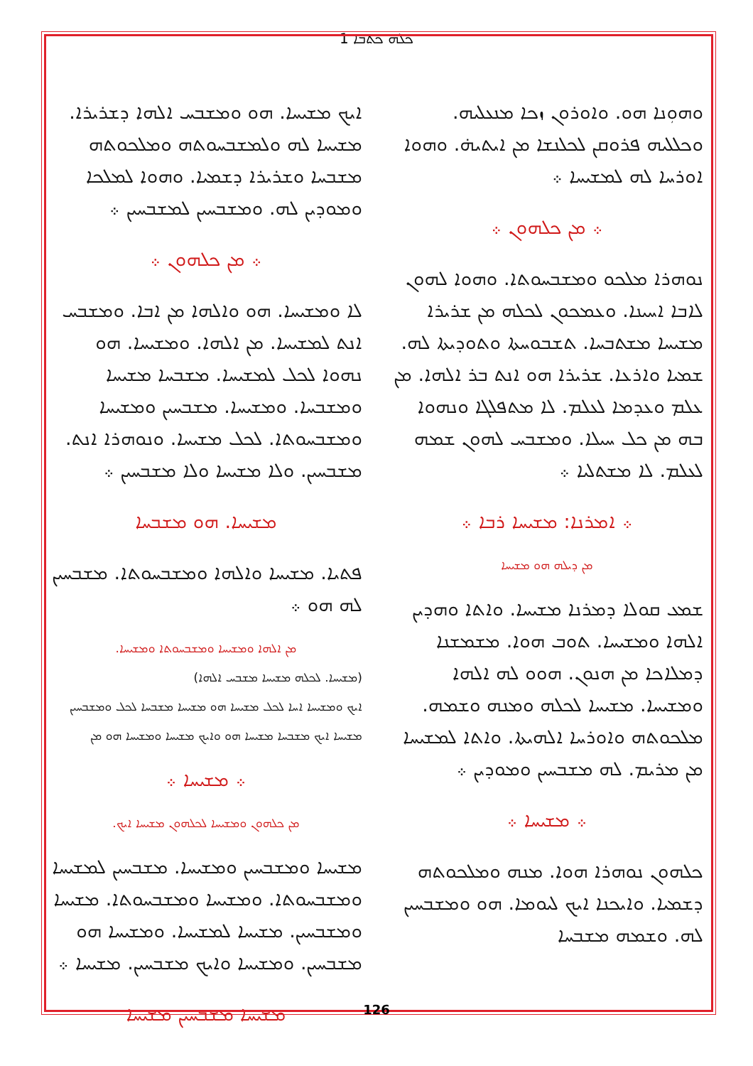ܟܠܗ̇ ܟܬܒܐ 1
ܘܗܘܼܢܐ ܗܘ. ܘܐܘܪܘܢ ܙܟܐ ܡܢܥܠܝܗ. ܘܟܠܠܝܗ ܦܪܘܩܢ ܠܟܠܢܫܐ ܡܢ ܐܝܬܝܗ̇. ܘܗܘܐ ܐܘܪܚܐ ܠܗ ܠܡܫܝܚܐ ܀
܀ ܡܢ ܟܠܗܘܢ ܀
ܢܘܗܪܐ ܡܠܟܘ ܘܡܫܒܚܘܬܐ. ܘܗܘܐ ܠܗܘܢ ܠܐܒܐ ܐܚܝܢܐ. ܘܥܡܟܘܢ ܠܟܠܗ ܡܢ ܫܪܝܪܐ ܡܫܝܚܐ ܡܫܬܒܚܐ. ܬܫܒܘܚܬܐ ܘܬܘܕܝܬܐ ܠܗ. ܫܡܝܐ ܘܐܪܥܐ. ܫܪܝܪܐ ܗܘ ܐܢܬ ܒܪ ܐܠܗܐ. ܡܢ ܥܠܡ ܘܥܕܡܐ ܠܥܠܡ. ܠܐ ܡܬܦܠܓܐ ܘܢܗܘܐ ܒܗ ܡܢ ܟܠ ܚܝܠܐ. ܘܡܫܒܚ ܠܗܘܢ ܫܡܗ ܠܥܠܡ. ܠܐ ܡܫܬܠܝܐ ܀
܀ ܐܡܪܢܐ: ܡܫܝܚܐ ܪܒܐ ܀
ܡܢ ܕܝܠܗ ܗܘ ܡܫܝܚܐ
ܫܡܥ ܩܘܠܐ ܕܡܪܢܐ ܡܫܝܚܐ. ܘܐܬܐ ܘܗܕܝܢ ܐܠܗܐ ܘܡܫܝܚܐ. ܬܘܒ ܗܘܐ. ܡܫܡܫܢܐ ܕܡܠܐܟܐ ܡܢ ܗܢܘܢ. ܗܘܘ ܠܗ ܐܠܗܐ ܘܡܫܝܚܐ. ܡܫܝܚܐ ܠܟܠܗ ܘܡܢܗ ܘܫܡܗ. ܡܠܟܘܬܗ ܘܐܘܪܚܐ ܐܠܗܝܬܐ. ܘܐܬܐ ܠܡܫܝܚܐ ܡܢ ܡܪܝܡ. ܠܗ ܡܫܒܚܝܢ ܘܡܘܕܝܢ ܀
܀ ܡܫܝܚܐ ܀
ܟܠܗܘܢ ܢܘܗܪܐ ܗܘܐ. ܡܢܗ ܘܡܠܟܘܬܗ ܕܫܡܝܐ. ܘܐܝܟܢܐ ܐܝܟ ܠܝܘܡܐ. ܗܘ ܘܡܫܒܚܝܢ ܠܗ. ܘܫܡܗ ܡܫܒܚܐ
ܐܝܟ ܡܫܝܚܐ. ܗܘ ܘܡܫܒܚ ܐܠܗܐ ܕܫܪܝܪܐ. ܡܫܝܚܐ ܠܗ ܘܠܡܫܒܚܘܬܗ ܘܡܠܟܘܬܗ ܡܫܒܚܐ ܘܫܪܝܪܐ ܕܫܡܝܐ. ܘܗܘܐ ܠܡܠܟܐ ܘܡܘܕܝܢ ܠܗ. ܘܡܫܒܚܝܢ ܠܡܫܒܚܝܢ ܀
܀ ܡܢ ܟܠܗܘܢ ܀
ܠܐ ܘܡܫܝܚܐ. ܗܘ ܘܐܠܗܐ ܡܢ ܐܒܐ. ܘܡܫܒܚ ܐܢܬ ܠܡܫܝܚܐ. ܡܢ ܐܠܗܐ. ܘܡܫܝܚܐ. ܗܘ ܢܗܘܐ ܠܟܠ ܠܡܫܝܚܐ. ܡܫܒܚܐ ܡܫܝܚܐ ܘܡܫܒܚܐ. ܘܡܫܝܚܐ. ܡܫܒܚܝܢ ܘܡܫܝܚܐ ܘܡܫܒܚܘܬܐ. ܠܟܠ ܡܫܝܚܐ. ܘܢܘܗܪܐ ܐܢܬ. ܡܫܒܚܝܢ. ܘܠܐ ܡܫܝܚܐ ܘܠܐ ܡܫܒܚܝܢ ܀
ܡܫܝܚܐ. ܗܘ ܡܫܒܚܐ
ܦܬܝܐ. ܡܫܝܚܐ ܘܐܠܗܐ ܘܡܫܒܚܘܬܐ. ܡܫܒܚܝܢ ܠܗ ܗܘ ܀
ܡܢ ܐܠܗܐ ܘܡܫܝܚܐ ܘܡܫܒܚܘܬܐ ܘܡܫܝܚܐ.
(ܡܫܝܚܐ. ܠܟܠܗ ܡܫܝܚܐ ܡܫܒܚ ܐܠܗܐ)
ܐܝܟ ܘܡܫܝܚܐ ܐܚܐ ܠܟܠ ܡܫܝܚܐ ܗܘ ܡܫܝܚܐ ܡܫܒܚܐ ܠܟܠ ܘܡܫܒܚܝܢ
ܡܫܝܚܐ ܐܝܟ ܡܫܒܚܐ ܡܫܝܚܐ ܗܘ ܘܐܝܟ ܡܫܝܚܐ ܘܡܫܝܚܐ ܗܘ ܡܢ
܀ ܡܫܝܚܐ ܀
ܡܢ ܟܠܗܘܢ ܘܡܫܝܚܐ ܠܟܠܗܘܢ ܡܫܝܚܐ ܐܝܟ.
ܡܫܝܚܐ ܘܡܫܒܚܝܢ ܘܡܫܝܚܐ. ܡܫܒܚܝܢ ܠܡܫܝܚܐ ܘܡܫܒܚܘܬܐ. ܘܡܫܝܚܐ ܘܡܫܒܚܘܬܐ. ܡܫܝܚܐ ܘܡܫܒܚܝܢ. ܡܫܝܚܐ ܠܡܫܝܚܐ. ܘܡܫܝܚܐ ܗܘ ܡܫܒܚܝܢ. ܘܡܫܝܚܐ ܘܐܝܟ ܡܫܒܚܝܢ. ܡܫܝܚܐ ܀
ܡܫܝܚܐ ܡܫܒܚܝܢ ܡܫܝܚܐ
126